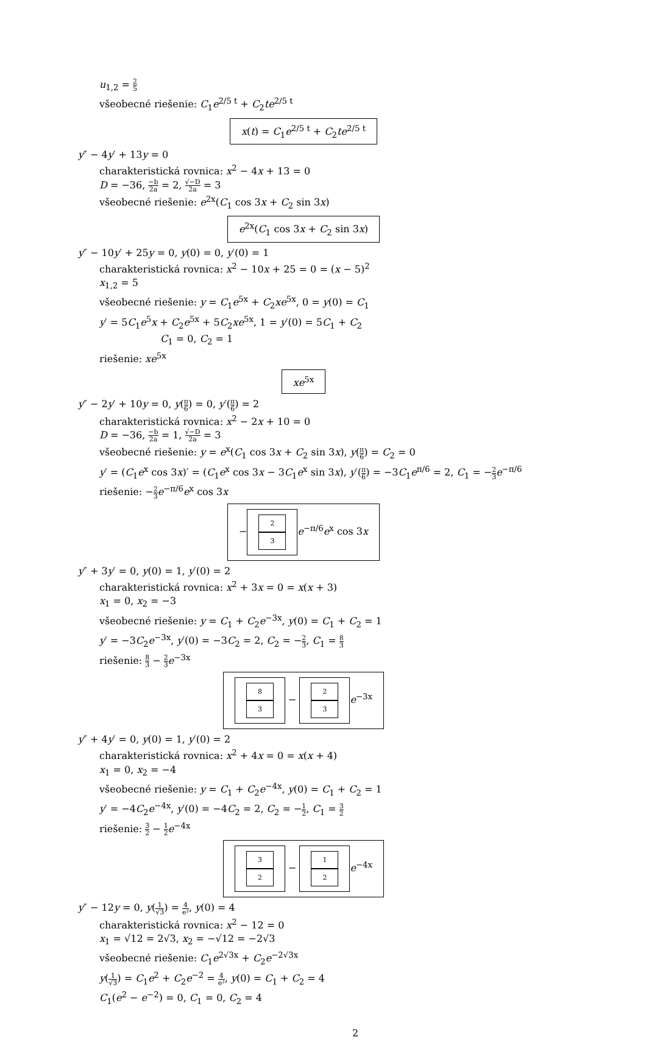u<sub>1,2</sub> = 2 5
všeobecné riešenie: C<sub>1</sub>e<sup>2/5 t</sup> + C<sub>2</sub>te<sup>2/5 t</sup>
x(t) = C<sub>1</sub>e<sup>2/5 t</sup> + C<sub>2</sub>te<sup>2/5 t</sup>
y″ − 4y′ + 13y = 0
charakteristická rovnica: x<sup>2</sup> − 4x + 13 = 0
D = −36, −b 2a = 2, √−D 2a = 3
všeobecné riešenie: e<sup>2x</sup>(C<sub>1</sub> cos 3x + C<sub>2</sub> sin 3x)
e<sup>2x</sup>(C<sub>1</sub> cos 3x + C<sub>2</sub> sin 3x)
y″ − 10y′ + 25y = 0, y(0) = 0, y′(0) = 1
charakteristická rovnica: x<sup>2</sup> − 10x + 25 = 0 = (x − 5)<sup>2</sup>
x<sub>1,2</sub> = 5
všeobecné riešenie: y = C<sub>1</sub>e<sup>5x</sup> + C<sub>2</sub>xe<sup>5x</sup>, 0 = y(0) = C<sub>1</sub>
y′ = 5C<sub>1</sub>e<sup>5</sup>x + C<sub>2</sub>e<sup>5x</sup> + 5C<sub>2</sub>xe<sup>5x</sup>, 1 = y′(0) = 5C<sub>1</sub> + C<sub>2</sub>
C<sub>1</sub> = 0, C<sub>2</sub> = 1
riešenie: xe<sup>5x</sup>
xe<sup>5x</sup>
y″ − 2y′ + 10y = 0, y(π 6) = 0, y′(π 6) = 2
charakteristická rovnica: x<sup>2</sup> − 2x + 10 = 0
D = −36, −b 2a = 1, √−D 2a = 3
všeobecné riešenie: y = e<sup>x</sup>(C<sub>1</sub> cos 3x + C<sub>2</sub> sin 3x), y(π 6) = C<sub>2</sub> = 0
y′ = (C<sub>1</sub>e<sup>x</sup> cos 3x)′ = (C<sub>1</sub>e<sup>x</sup> cos 3x − 3C<sub>1</sub>e<sup>x</sup> sin 3x), y′(π 6) = −3C<sub>1</sub>e<sup>π/6</sup> = 2, C<sub>1</sub> = −2 3 e<sup>−π/6</sup>
riešenie: −2 3 e<sup>−π/6</sup>e<sup>x</sup> cos 3x
− 2 3 e<sup>−π/6</sup>e<sup>x</sup> cos 3x
y″ + 3y′ = 0, y(0) = 1, y′(0) = 2
charakteristická rovnica: x<sup>2</sup> + 3x = 0 = x(x + 3)
x<sub>1</sub> = 0, x<sub>2</sub> = −3
všeobecné riešenie: y = C<sub>1</sub> + C<sub>2</sub>e<sup>−3x</sup>, y(0) = C<sub>1</sub> + C<sub>2</sub> = 1
y′ = −3C<sub>2</sub>e<sup>−3x</sup>, y′(0) = −3C<sub>2</sub> = 2, C<sub>2</sub> = −2 3, C<sub>1</sub> = 8 3
riešenie: 8 3 − 2 3 e<sup>−3x</sup>
8 3 − 2 3 e<sup>−3x</sup>
y″ + 4y′ = 0, y(0) = 1, y′(0) = 2
charakteristická rovnica: x<sup>2</sup> + 4x = 0 = x(x + 4)
x<sub>1</sub> = 0, x<sub>2</sub> = −4
všeobecné riešenie: y = C<sub>1</sub> + C<sub>2</sub>e<sup>−4x</sup>, y(0) = C<sub>1</sub> + C<sub>2</sub> = 1
y′ = −4C<sub>2</sub>e<sup>−4x</sup>, y′(0) = −4C<sub>2</sub> = 2, C<sub>2</sub> = −1 2, C<sub>1</sub> = 3 2
riešenie: 3 2 − 1 2 e<sup>−4x</sup>
3 2 − 1 2 e<sup>−4x</sup>
y″ − 12y = 0, y(1 √3) = 4 e², y(0) = 4
charakteristická rovnica: x<sup>2</sup> − 12 = 0
x<sub>1</sub> = √12 = 2√3, x<sub>2</sub> = −√12 = −2√3
všeobecné riešenie: C<sub>1</sub>e<sup>2√3x</sup> + C<sub>2</sub>e<sup>−2√3x</sup>
y(1 √3) = C<sub>1</sub>e<sup>2</sup> + C<sub>2</sub>e<sup>−2</sup> = 4 e², y(0) = C<sub>1</sub> + C<sub>2</sub> = 4
C<sub>1</sub>(e<sup>2</sup> − e<sup>−2</sup>) = 0, C<sub>1</sub> = 0, C<sub>2</sub> = 4
2